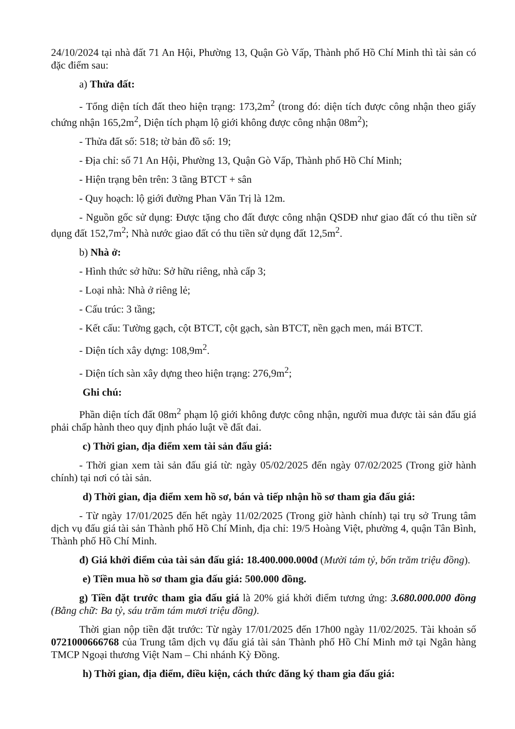24/10/2024 tại nhà đất 71 An Hội, Phường 13, Quận Gò Vấp, Thành phố Hồ Chí Minh thì tài sản có đặc điểm sau:
a) Thửa đất:
- Tổng diện tích đất theo hiện trạng: 173,2m<sup>2</sup> (trong đó: diện tích được công nhận theo giấy chứng nhận 165,2m<sup>2</sup>, Diện tích phạm lộ giới không được công nhận 08m<sup>2</sup>);
- Thửa đất số: 518; tờ bản đồ số: 19;
- Địa chỉ: số 71 An Hội, Phường 13, Quận Gò Vấp, Thành phố Hồ Chí Minh;
- Hiện trạng bên trên: 3 tầng BTCT + sân
- Quy hoạch: lộ giới đường Phan Văn Trị là 12m.
- Nguồn gốc sử dụng: Được tặng cho đất được công nhận QSDĐ như giao đất có thu tiền sử dụng đất 152,7m<sup>2</sup>; Nhà nước giao đất có thu tiền sử dụng đất 12,5m<sup>2</sup>.
b) Nhà ở:
- Hình thức sở hữu: Sở hữu riêng, nhà cấp 3;
- Loại nhà: Nhà ở riêng lẻ;
- Cấu trúc: 3 tầng;
- Kết cấu: Tường gạch, cột BTCT, cột gạch, sàn BTCT, nền gạch men, mái BTCT.
- Diện tích xây dựng: 108,9m<sup>2</sup>.
- Diện tích sàn xây dựng theo hiện trạng: 276,9m<sup>2</sup>;
Ghi chú:
Phần diện tích đất 08m<sup>2</sup> phạm lộ giới không được công nhận, người mua được tài sản đấu giá phải chấp hành theo quy định pháo luật về đất đai.
c) Thời gian, địa điểm xem tài sản đấu giá:
- Thời gian xem tài sản đấu giá từ: ngày 05/02/2025 đến ngày 07/02/2025 (Trong giờ hành chính) tại nơi có tài sản.
d) Thời gian, địa điểm xem hồ sơ, bán và tiếp nhận hồ sơ tham gia đấu giá:
- Từ ngày 17/01/2025 đến hết ngày 11/02/2025 (Trong giờ hành chính) tại trụ sở Trung tâm dịch vụ đấu giá tài sản Thành phố Hồ Chí Minh, địa chỉ: 19/5 Hoàng Việt, phường 4, quận Tân Bình, Thành phố Hồ Chí Minh.
đ) Giá khởi điểm của tài sản đấu giá: 18.400.000.000đ (Mười tám tỷ, bốn trăm triệu đồng).
e) Tiền mua hồ sơ tham gia đấu giá: 500.000 đồng.
g) Tiền đặt trước tham gia đấu giá là 20% giá khởi điểm tương ứng: 3.680.000.000 đồng (Bằng chữ: Ba tỷ, sáu trăm tám mươi triệu đồng).
Thời gian nộp tiền đặt trước: Từ ngày 17/01/2025 đến 17h00 ngày 11/02/2025. Tài khoản số 0721000666768 của Trung tâm dịch vụ đấu giá tài sản Thành phố Hồ Chí Minh mở tại Ngân hàng TMCP Ngoại thương Việt Nam – Chi nhánh Kỳ Đồng.
h) Thời gian, địa điểm, điều kiện, cách thức đăng ký tham gia đấu giá: